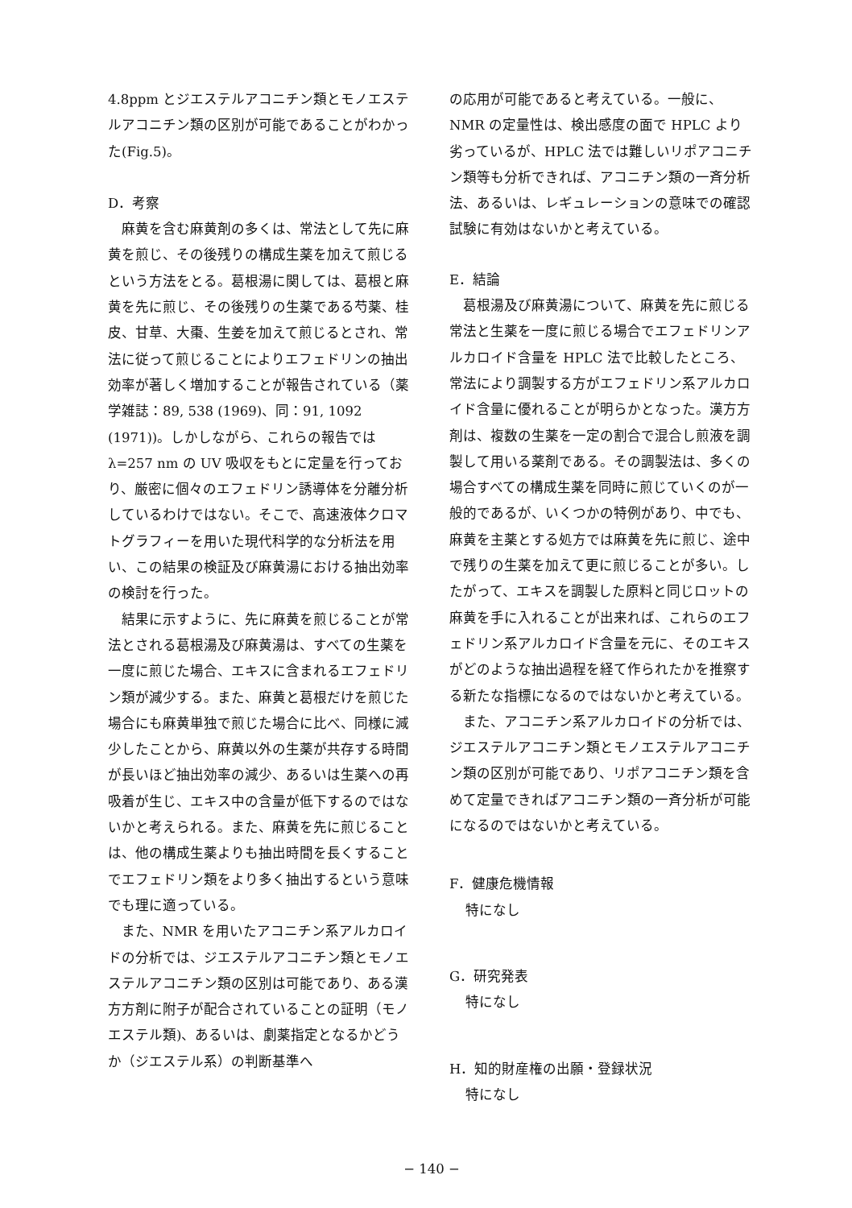4.8ppm とジエステルアコニチン類とモノエステルアコニチン類の区別が可能であることがわかった(Fig.5)。
D．考察
麻黄を含む麻黄剤の多くは、常法として先に麻黄を煎じ、その後残りの構成生薬を加えて煎じるという方法をとる。葛根湯に関しては、葛根と麻黄を先に煎じ、その後残りの生薬である芍薬、桂皮、甘草、大棗、生姜を加えて煎じるとされ、常法に従って煎じることによりエフェドリンの抽出効率が著しく増加することが報告されている（薬学雑誌：89, 538 (1969)、同：91, 1092 (1971))。しかしながら、これらの報告ではλ=257 nm の UV 吸収をもとに定量を行っており、厳密に個々のエフェドリン誘導体を分離分析しているわけではない。そこで、高速液体クロマトグラフィーを用いた現代科学的な分析法を用い、この結果の検証及び麻黄湯における抽出効率の検討を行った。
結果に示すように、先に麻黄を煎じることが常法とされる葛根湯及び麻黄湯は、すべての生薬を一度に煎じた場合、エキスに含まれるエフェドリン類が減少する。また、麻黄と葛根だけを煎じた場合にも麻黄単独で煎じた場合に比べ、同様に減少したことから、麻黄以外の生薬が共存する時間が長いほど抽出効率の減少、あるいは生薬への再吸着が生じ、エキス中の含量が低下するのではないかと考えられる。また、麻黄を先に煎じることは、他の構成生薬よりも抽出時間を長くすることでエフェドリン類をより多く抽出するという意味でも理に適っている。
また、NMR を用いたアコニチン系アルカロイドの分析では、ジエステルアコニチン類とモノエステルアコニチン類の区別は可能であり、ある漢方方剤に附子が配合されていることの証明（モノエステル類)、あるいは、劇薬指定となるかどうか（ジエステル系）の判断基準へ
の応用が可能であると考えている。一般に、NMR の定量性は、検出感度の面で HPLC より劣っているが、HPLC 法では難しいリポアコニチン類等も分析できれば、アコニチン類の一斉分析法、あるいは、レギュレーションの意味での確認試験に有効はないかと考えている。
E．結論
葛根湯及び麻黄湯について、麻黄を先に煎じる常法と生薬を一度に煎じる場合でエフェドリンアルカロイド含量を HPLC 法で比較したところ、常法により調製する方がエフェドリン系アルカロイド含量に優れることが明らかとなった。漢方方剤は、複数の生薬を一定の割合で混合し煎液を調製して用いる薬剤である。その調製法は、多くの場合すべての構成生薬を同時に煎じていくのが一般的であるが、いくつかの特例があり、中でも、麻黄を主薬とする処方では麻黄を先に煎じ、途中で残りの生薬を加えて更に煎じることが多い。したがって、エキスを調製した原料と同じロットの麻黄を手に入れることが出来れば、これらのエフェドリン系アルカロイド含量を元に、そのエキスがどのような抽出過程を経て作られたかを推察する新たな指標になるのではないかと考えている。
また、アコニチン系アルカロイドの分析では、ジエステルアコニチン類とモノエステルアコニチン類の区別が可能であり、リポアコニチン類を含めて定量できればアコニチン類の一斉分析が可能になるのではないかと考えている。
F．健康危機情報
特になし
G．研究発表
特になし
H．知的財産権の出願・登録状況
特になし
− 140 −